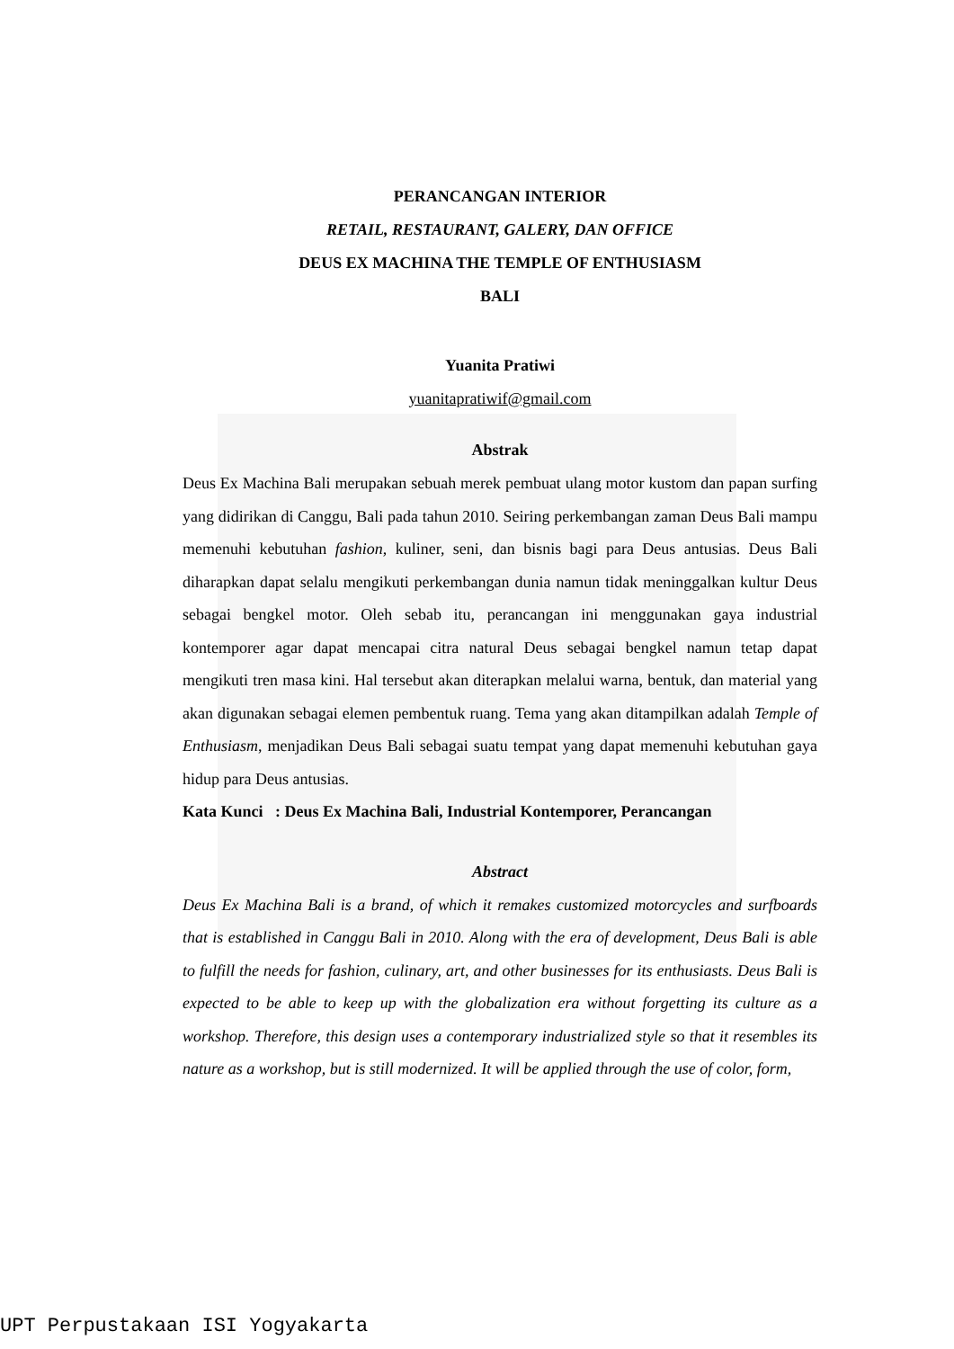PERANCANGAN INTERIOR
RETAIL, RESTAURANT, GALERY, DAN OFFICE
DEUS EX MACHINA THE TEMPLE OF ENTHUSIASM
BALI
Yuanita Pratiwi
yuanitapratiwif@gmail.com
Abstrak
Deus Ex Machina Bali merupakan sebuah merek pembuat ulang motor kustom dan papan surfing yang didirikan di Canggu, Bali pada tahun 2010. Seiring perkembangan zaman Deus Bali mampu memenuhi kebutuhan fashion, kuliner, seni, dan bisnis bagi para Deus antusias. Deus Bali diharapkan dapat selalu mengikuti perkembangan dunia namun tidak meninggalkan kultur Deus sebagai bengkel motor. Oleh sebab itu, perancangan ini menggunakan gaya industrial kontemporer agar dapat mencapai citra natural Deus sebagai bengkel namun tetap dapat mengikuti tren masa kini. Hal tersebut akan diterapkan melalui warna, bentuk, dan material yang akan digunakan sebagai elemen pembentuk ruang. Tema yang akan ditampilkan adalah Temple of Enthusiasm, menjadikan Deus Bali sebagai suatu tempat yang dapat memenuhi kebutuhan gaya hidup para Deus antusias.
Kata Kunci : Deus Ex Machina Bali, Industrial Kontemporer, Perancangan
Abstract
Deus Ex Machina Bali is a brand, of which it remakes customized motorcycles and surfboards that is established in Canggu Bali in 2010. Along with the era of development, Deus Bali is able to fulfill the needs for fashion, culinary, art, and other businesses for its enthusiasts. Deus Bali is expected to be able to keep up with the globalization era without forgetting its culture as a workshop. Therefore, this design uses a contemporary industrialized style so that it resembles its nature as a workshop, but is still modernized. It will be applied through the use of color, form,
UPT Perpustakaan ISI Yogyakarta